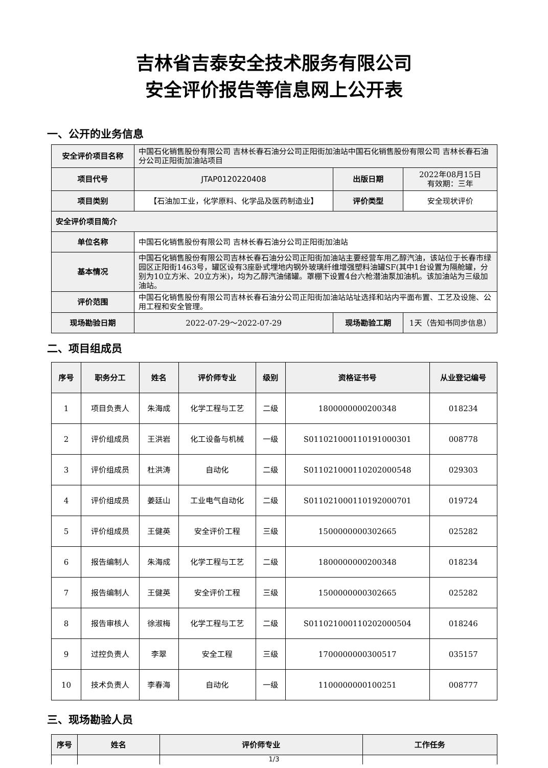吉林省吉泰安全技术服务有限公司
安全评价报告等信息网上公开表
一、公开的业务信息
| 安全评价项目名称 | 中国石化销售股份有限公司 吉林长春石油分公司正阳街加油站中国石化销售股份有限公司 吉林长春石油分公司正阳街加油站项目 | | |
| 项目代号 | JTAP0120220408 | 出版日期 | 2022年08月15日 有效期：三年 |
| 项目类别 | 【石油加工业，化学原料、化学品及医药制造业】 | 评价类型 | 安全现状评价 |
| 安全评价项目简介 | | | |
| 单位名称 | 中国石化销售股份有限公司 吉林长春石油分公司正阳街加油站 | | |
| 基本情况 | 中国石化销售股份有限公司吉林长春石油分公司正阳街加油站主要经营车用乙醇汽油，该站位于长春市绿园区正阳街1463号，罐区设有3座卧式埋地内钢外玻璃纤维增强塑料油罐SF(其中1台设置为隔舱罐，分别为10立方米、20立方米)，均为乙醇汽油储罐。罩棚下设置4台六枪潜油泵加油机。该加油站为三级加油站。 | | |
| 评价范围 | 中国石化销售股份有限公司吉林长春石油分公司正阳街加油站站址选择和站内平面布置、工艺及设施、公用工程和安全管理。 | | |
| 现场勘验日期 | 2022-07-29～2022-07-29 | 现场勘验工期 | 1天（告知书同步信息） |
二、项目组成员
| 序号 | 职务分工 | 姓名 | 评价师专业 | 级别 | 资格证书号 | 从业登记编号 |
| --- | --- | --- | --- | --- | --- | --- |
| 1 | 项目负责人 | 朱海成 | 化学工程与工艺 | 二级 | 1800000000200348 | 018234 |
| 2 | 评价组成员 | 王洪岩 | 化工设备与机械 | 一级 | S011021000110191000301 | 008778 |
| 3 | 评价组成员 | 杜洪涛 | 自动化 | 二级 | S011021000110202000548 | 029303 |
| 4 | 评价组成员 | 姜廷山 | 工业电气自动化 | 二级 | S011021000110192000701 | 019724 |
| 5 | 评价组成员 | 王健英 | 安全评价工程 | 三级 | 1500000000302665 | 025282 |
| 6 | 报告编制人 | 朱海成 | 化学工程与工艺 | 二级 | 1800000000200348 | 018234 |
| 7 | 报告编制人 | 王健英 | 安全评价工程 | 三级 | 1500000000302665 | 025282 |
| 8 | 报告审核人 | 徐淑梅 | 化学工程与工艺 | 二级 | S011021000110202000504 | 018246 |
| 9 | 过控负责人 | 李翠 | 安全工程 | 三级 | 1700000000300517 | 035157 |
| 10 | 技术负责人 | 李春海 | 自动化 | 一级 | 1100000000100251 | 008777 |
三、现场勘验人员
| 序号 | 姓名 | 评价师专业 | 工作任务 |
| --- | --- | --- | --- |
1/3